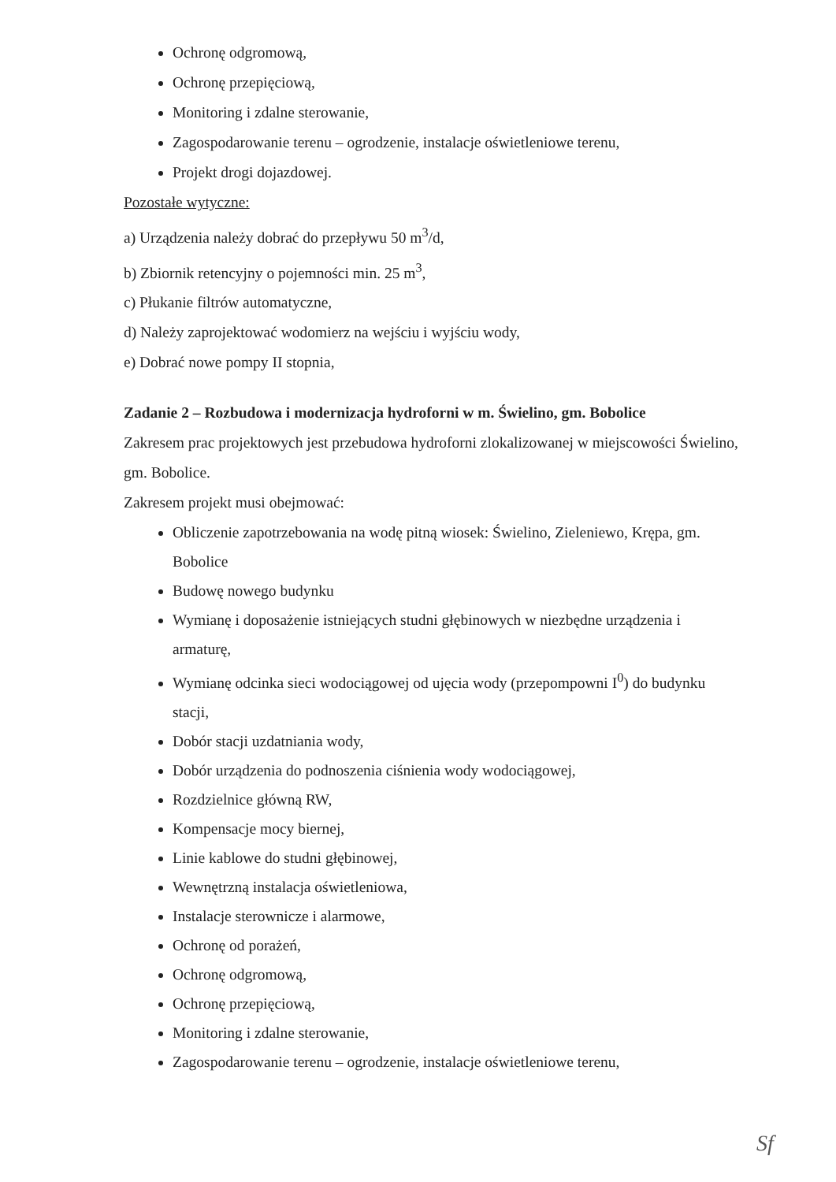Ochronę odgromową,
Ochronę przepięciową,
Monitoring i zdalne sterowanie,
Zagospodarowanie terenu – ogrodzenie, instalacje oświetleniowe terenu,
Projekt drogi dojazdowej.
Pozostałe wytyczne:
a) Urządzenia należy dobrać do przepływu 50 m<sup>3</sup>/d,
b) Zbiornik retencyjny o pojemności min. 25 m<sup>3</sup>,
c) Płukanie filtrów automatyczne,
d) Należy zaprojektować wodomierz na wejściu i wyjściu wody,
e) Dobrać nowe pompy II stopnia,
Zadanie 2 – Rozbudowa i modernizacja hydroforni w m. Świelino, gm. Bobolice
Zakresem prac projektowych jest przebudowa hydroforni zlokalizowanej w miejscowości Świelino, gm. Bobolice.
Zakresem projekt musi obejmować:
Obliczenie zapotrzebowania na wodę pitną wiosek: Świelino, Zieleniewo, Krępa, gm. Bobolice
Budowę nowego budynku
Wymianę i doposażenie istniejących studni głębinowych w niezbędne urządzenia i armaturę,
Wymianę odcinka sieci wodociągowej od ujęcia wody (przepompowni I<sup>0</sup>) do budynku stacji,
Dobór stacji uzdatniania wody,
Dobór urządzenia do podnoszenia ciśnienia wody wodociągowej,
Rozdzielnice główną RW,
Kompensacje mocy biernej,
Linie kablowe do studni głębinowej,
Wewnętrzną instalacja oświetleniowa,
Instalacje sterownicze i alarmowe,
Ochronę od porażeń,
Ochronę odgromową,
Ochronę przepięciową,
Monitoring i zdalne sterowanie,
Zagospodarowanie terenu – ogrodzenie, instalacje oświetleniowe terenu,
Sf